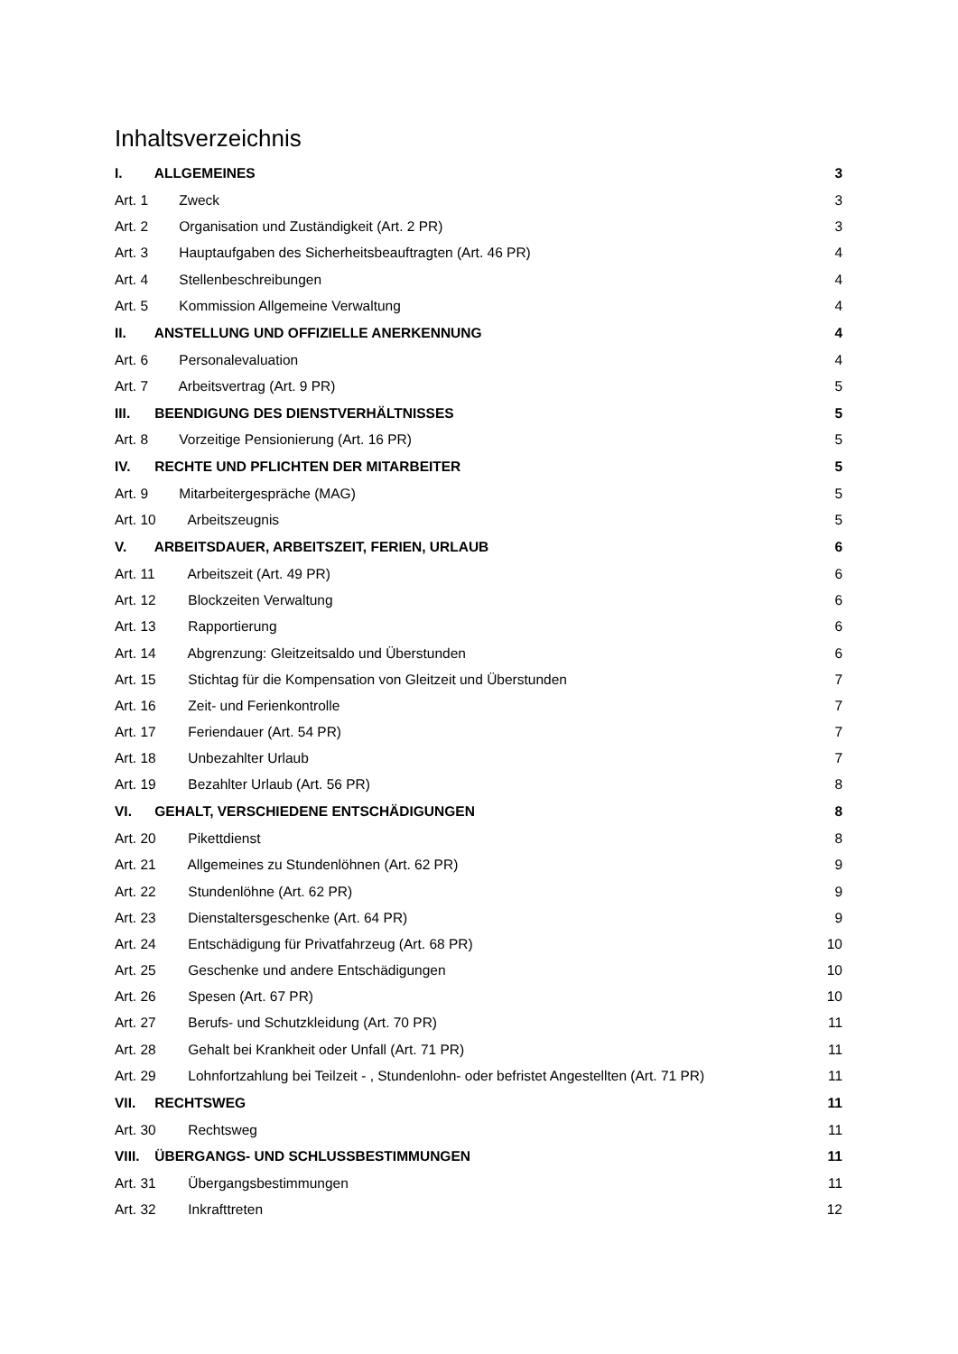Inhaltsverzeichnis
I. ALLGEMEINES 3
Art. 1 Zweck 3
Art. 2 Organisation und Zuständigkeit (Art. 2 PR) 3
Art. 3 Hauptaufgaben des Sicherheitsbeauftragten (Art. 46 PR) 4
Art. 4 Stellenbeschreibungen 4
Art. 5 Kommission Allgemeine Verwaltung 4
II. ANSTELLUNG UND OFFIZIELLE ANERKENNUNG 4
Art. 6 Personalevaluation 4
Art. 7 Arbeitsvertrag (Art. 9 PR) 5
III. BEENDIGUNG DES DIENSTVERHÄLTNISSES 5
Art. 8 Vorzeitige Pensionierung (Art. 16 PR) 5
IV. RECHTE UND PFLICHTEN DER MITARBEITER 5
Art. 9 Mitarbeitergespräche (MAG) 5
Art. 10 Arbeitszeugnis 5
V. ARBEITSDAUER, ARBEITSZEIT, FERIEN, URLAUB 6
Art. 11 Arbeitszeit (Art. 49 PR) 6
Art. 12 Blockzeiten Verwaltung 6
Art. 13 Rapportierung 6
Art. 14 Abgrenzung: Gleitzeitsaldo und Überstunden 6
Art. 15 Stichtag für die Kompensation von Gleitzeit und Überstunden 7
Art. 16 Zeit- und Ferienkontrolle 7
Art. 17 Feriendauer (Art. 54 PR) 7
Art. 18 Unbezahlter Urlaub 7
Art. 19 Bezahlter Urlaub (Art. 56 PR) 8
VI. GEHALT, VERSCHIEDENE ENTSCHÄDIGUNGEN 8
Art. 20 Pikettdienst 8
Art. 21 Allgemeines zu Stundenlöhnen (Art. 62 PR) 9
Art. 22 Stundenlöhne (Art. 62 PR) 9
Art. 23 Dienstaltersgeschenke (Art. 64 PR) 9
Art. 24 Entschädigung für Privatfahrzeug (Art. 68 PR) 10
Art. 25 Geschenke und andere Entschädigungen 10
Art. 26 Spesen (Art. 67 PR) 10
Art. 27 Berufs- und Schutzkleidung (Art. 70 PR) 11
Art. 28 Gehalt bei Krankheit oder Unfall (Art. 71 PR) 11
Art. 29 Lohnfortzahlung bei Teilzeit - , Stundenlohn- oder befristet Angestellten (Art. 71 PR) 11
VII. RECHTSWEG 11
Art. 30 Rechtsweg 11
VIII. ÜBERGANGS- UND SCHLUSSBESTIMMUNGEN 11
Art. 31 Übergangsbestimmungen 11
Art. 32 Inkrafttreten 12